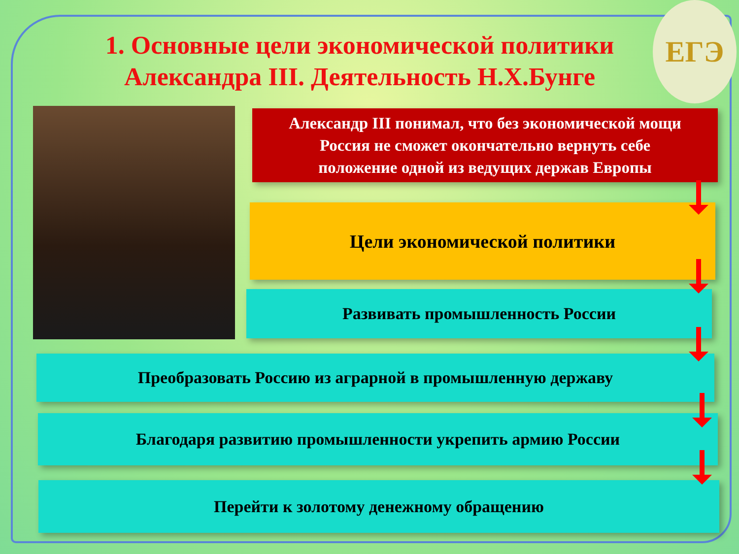ЕГЭ
1. Основные цели экономической политики
Александра III. Деятельность Н.Х.Бунге
Александр III понимал, что без экономической мощи
Россия не сможет окончательно вернуть себе
положение одной из ведущих держав Европы
Цели экономической политики
Развивать промышленность России
Преобразовать Россию из аграрной в промышленную державу
Благодаря развитию промышленности укрепить армию России
Перейти к золотому денежному обращению